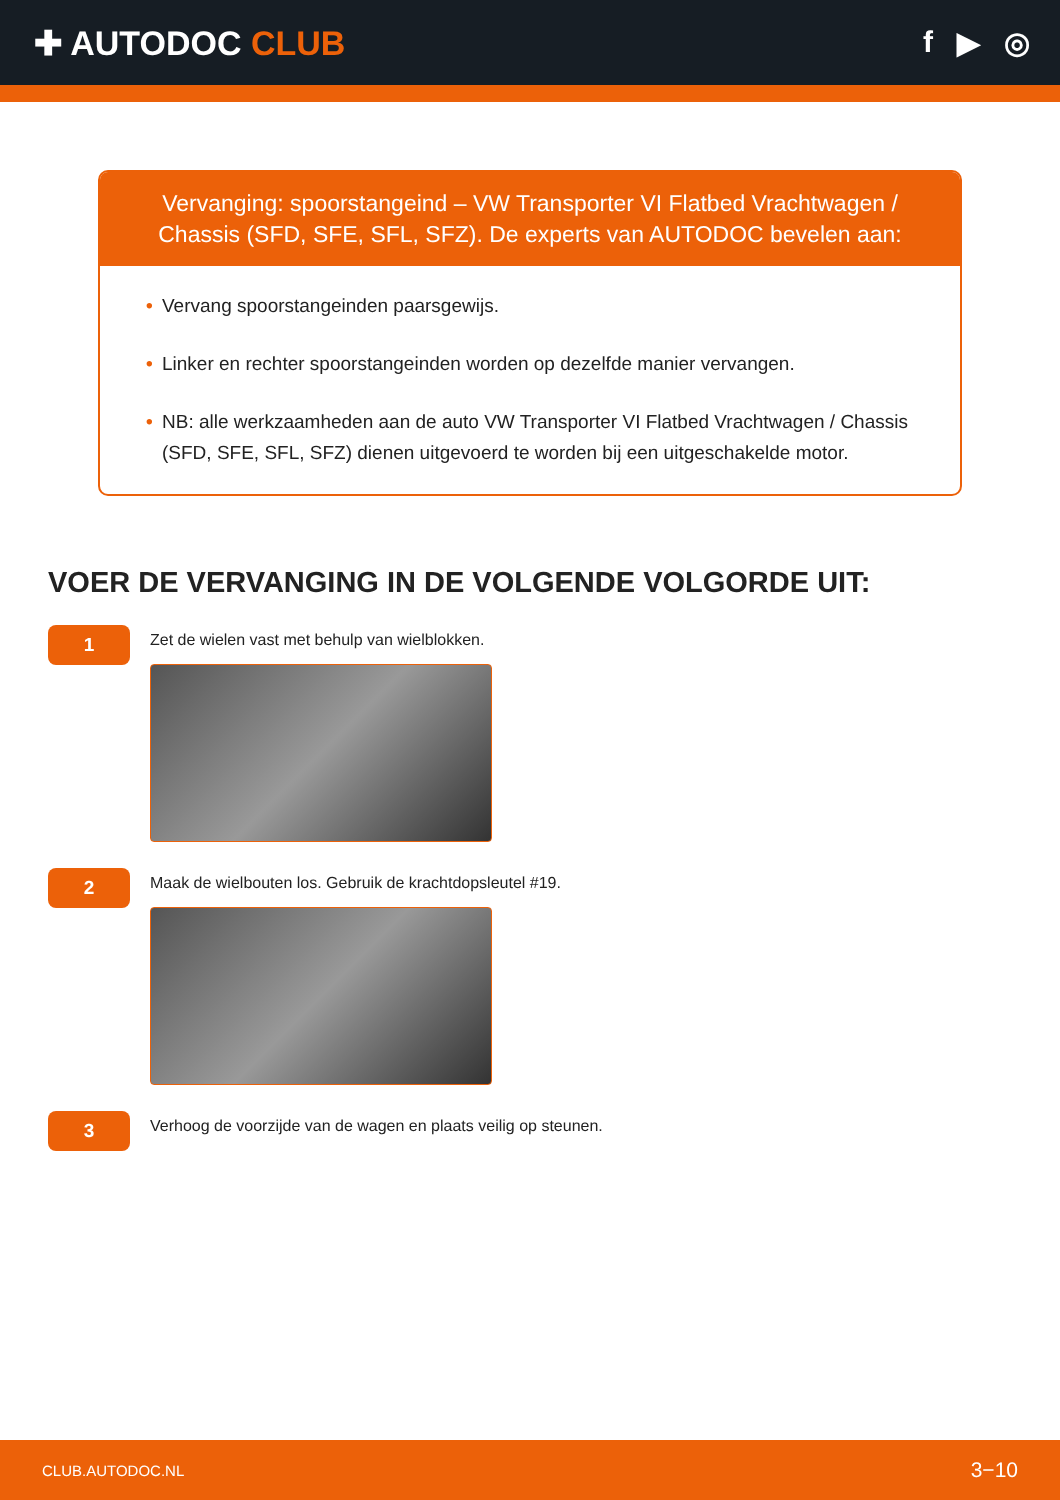✚ AUTODOC CLUB f ▶ ◎
Vervanging: spoorstangeind – VW Transporter VI Flatbed Vrachtwagen / Chassis (SFD, SFE, SFL, SFZ). De experts van AUTODOC bevelen aan:
• Vervang spoorstangeinden paarsgewijs.
• Linker en rechter spoorstangeinden worden op dezelfde manier vervangen.
• NB: alle werkzaamheden aan de auto VW Transporter VI Flatbed Vrachtwagen / Chassis (SFD, SFE, SFL, SFZ) dienen uitgevoerd te worden bij een uitgeschakelde motor.
VOER DE VERVANGING IN DE VOLGENDE VOLGORDE UIT:
1
Zet de wielen vast met behulp van wielblokken.
2
Maak de wielbouten los. Gebruik de krachtdopsleutel #19.
3
Verhoog de voorzijde van de wagen en plaats veilig op steunen.
CLUB.AUTODOC.NL 3−10